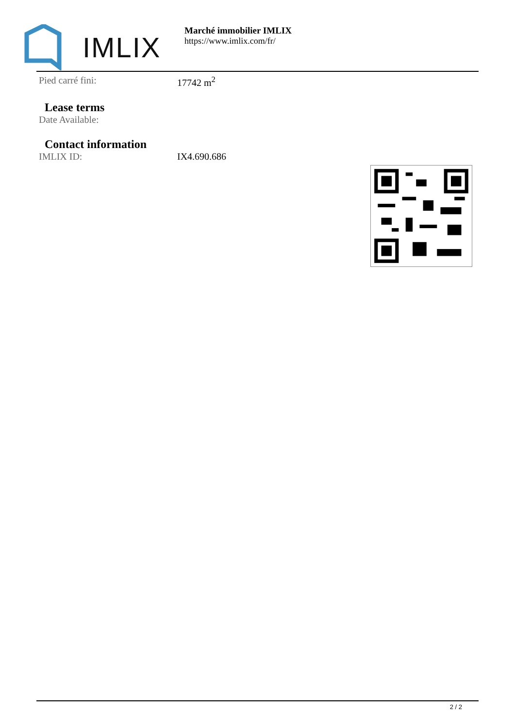IMLIX
Marché immobilier IMLIX
https://www.imlix.com/fr/
| Pied carré fini: | 17742 m<sup>2</sup> |
Lease terms
| Date Available: | |
Contact information
| IMLIX ID: | IX4.690.686 |
2 / 2